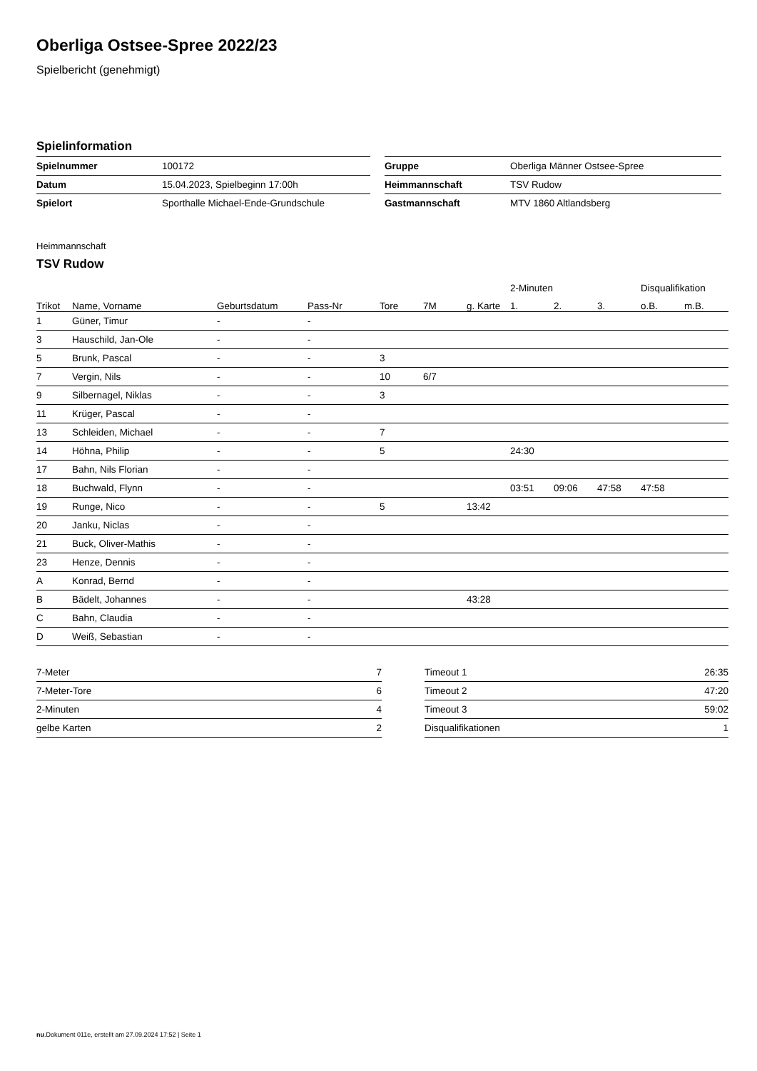Oberliga Ostsee-Spree 2022/23
Spielbericht (genehmigt)
Spielinformation
| Spielnummer | 100172 |
| Datum | 15.04.2023, Spielbeginn 17:00h |
| Spielort | Sporthalle Michael-Ende-Grundschule |
| Gruppe | Oberliga Männer Ostsee-Spree |
| Heimmannschaft | TSV Rudow |
| Gastmannschaft | MTV 1860 Altlandsberg |
Heimmannschaft
TSV Rudow
| | | | | | | | 2-Minuten | | | Disqualifikation | |
| --- | --- | --- | --- | --- | --- | --- | --- | --- | --- | --- | --- |
| Trikot | Name, Vorname | Geburtsdatum | Pass-Nr | Tore | 7M | g. Karte | 1. | 2. | 3. | o.B. | m.B. |
| 1 | Güner, Timur | - | - | | | | | | | | |
| 3 | Hauschild, Jan-Ole | - | - | | | | | | | | |
| 5 | Brunk, Pascal | - | - | 3 | | | | | | | |
| 7 | Vergin, Nils | - | - | 10 | 6/7 | | | | | | |
| 9 | Silbernagel, Niklas | - | - | 3 | | | | | | | |
| 11 | Krüger, Pascal | - | - | | | | | | | | |
| 13 | Schleiden, Michael | - | - | 7 | | | | | | | |
| 14 | Höhna, Philip | - | - | 5 | | | 24:30 | | | | |
| 17 | Bahn, Nils Florian | - | - | | | | | | | | |
| 18 | Buchwald, Flynn | - | - | | | | 03:51 | 09:06 | 47:58 | 47:58 | |
| 19 | Runge, Nico | - | - | 5 | | 13:42 | | | | | |
| 20 | Janku, Niclas | - | - | | | | | | | | |
| 21 | Buck, Oliver-Mathis | - | - | | | | | | | | |
| 23 | Henze, Dennis | - | - | | | | | | | | |
| A | Konrad, Bernd | - | - | | | | | | | | |
| B | Bädelt, Johannes | - | - | | | 43:28 | | | | | |
| C | Bahn, Claudia | - | - | | | | | | | | |
| D | Weiß, Sebastian | - | - | | | | | | | | |
| 7-Meter | 7 |
| 7-Meter-Tore | 6 |
| 2-Minuten | 4 |
| gelbe Karten | 2 |
| Timeout 1 | 26:35 |
| Timeout 2 | 47:20 |
| Timeout 3 | 59:02 |
| Disqualifikationen | 1 |
nu.Dokument 011e, erstellt am 27.09.2024 17:52 | Seite 1